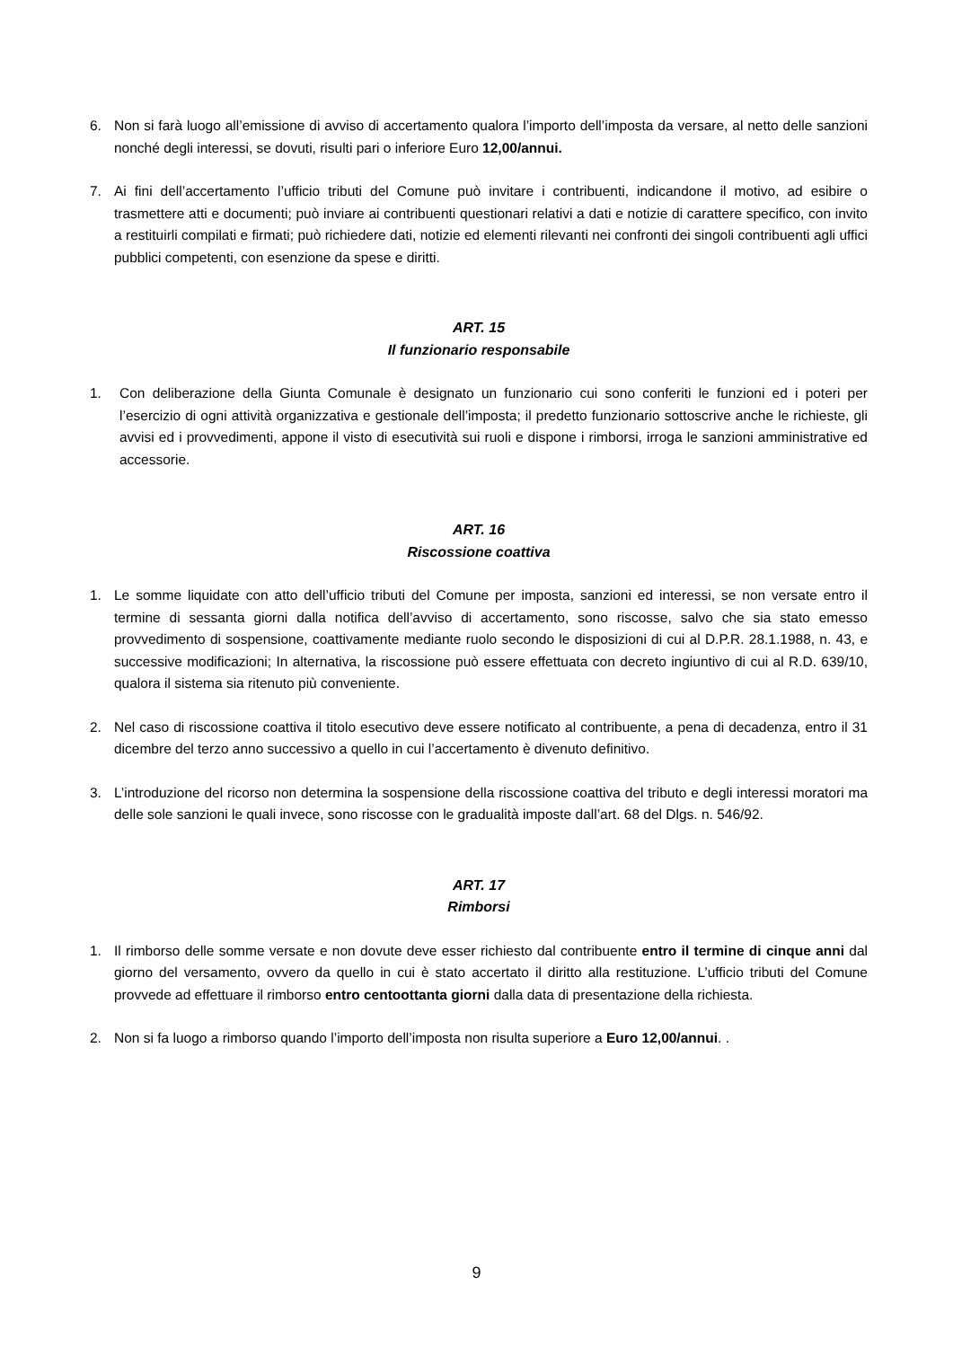6. Non si farà luogo all’emissione di avviso di accertamento qualora l’importo dell’imposta da versare, al netto delle sanzioni nonché degli interessi, se dovuti, risulti pari o inferiore Euro 12,00/annui.
7. Ai fini dell’accertamento l’ufficio tributi del Comune può invitare i contribuenti, indicandone il motivo, ad esibire o trasmettere atti e documenti; può inviare ai contribuenti questionari relativi a dati e notizie di carattere specifico, con invito a restituirli compilati e firmati; può richiedere dati, notizie ed elementi rilevanti nei confronti dei singoli contribuenti agli uffici pubblici competenti, con esenzione da spese e diritti.
ART. 15
Il funzionario responsabile
1. Con deliberazione della Giunta Comunale è designato un funzionario cui sono conferiti le funzioni ed i poteri per l’esercizio di ogni attività organizzativa e gestionale dell’imposta; il predetto funzionario sottoscrive anche le richieste, gli avvisi ed i provvedimenti, appone il visto di esecutività sui ruoli e dispone i rimborsi, irroga le sanzioni amministrative ed accessorie.
ART. 16
Riscossione coattiva
1. Le somme liquidate con atto dell’ufficio tributi del Comune per imposta, sanzioni ed interessi, se non versate entro il termine di sessanta giorni dalla notifica dell’avviso di accertamento, sono riscosse, salvo che sia stato emesso provvedimento di sospensione, coattivamente mediante ruolo secondo le disposizioni di cui al D.P.R. 28.1.1988, n. 43, e successive modificazioni; In alternativa, la riscossione può essere effettuata con decreto ingiuntivo di cui al R.D. 639/10, qualora il sistema sia ritenuto più conveniente.
2. Nel caso di riscossione coattiva il titolo esecutivo deve essere notificato al contribuente, a pena di decadenza, entro il 31 dicembre del terzo anno successivo a quello in cui l’accertamento è divenuto definitivo.
3. L’introduzione del ricorso non determina la sospensione della riscossione coattiva del tributo e degli interessi moratori ma delle sole sanzioni le quali invece, sono riscosse con le gradualità imposte dall’art. 68 del Dlgs. n. 546/92.
ART. 17
Rimborsi
1. Il rimborso delle somme versate e non dovute deve esser richiesto dal contribuente entro il termine di cinque anni dal giorno del versamento, ovvero da quello in cui è stato accertato il diritto alla restituzione. L’ufficio tributi del Comune provvede ad effettuare il rimborso entro centoottanta giorni dalla data di presentazione della richiesta.
2. Non si fa luogo a rimborso quando l’importo dell’imposta non risulta superiore a Euro 12,00/annui. .
9